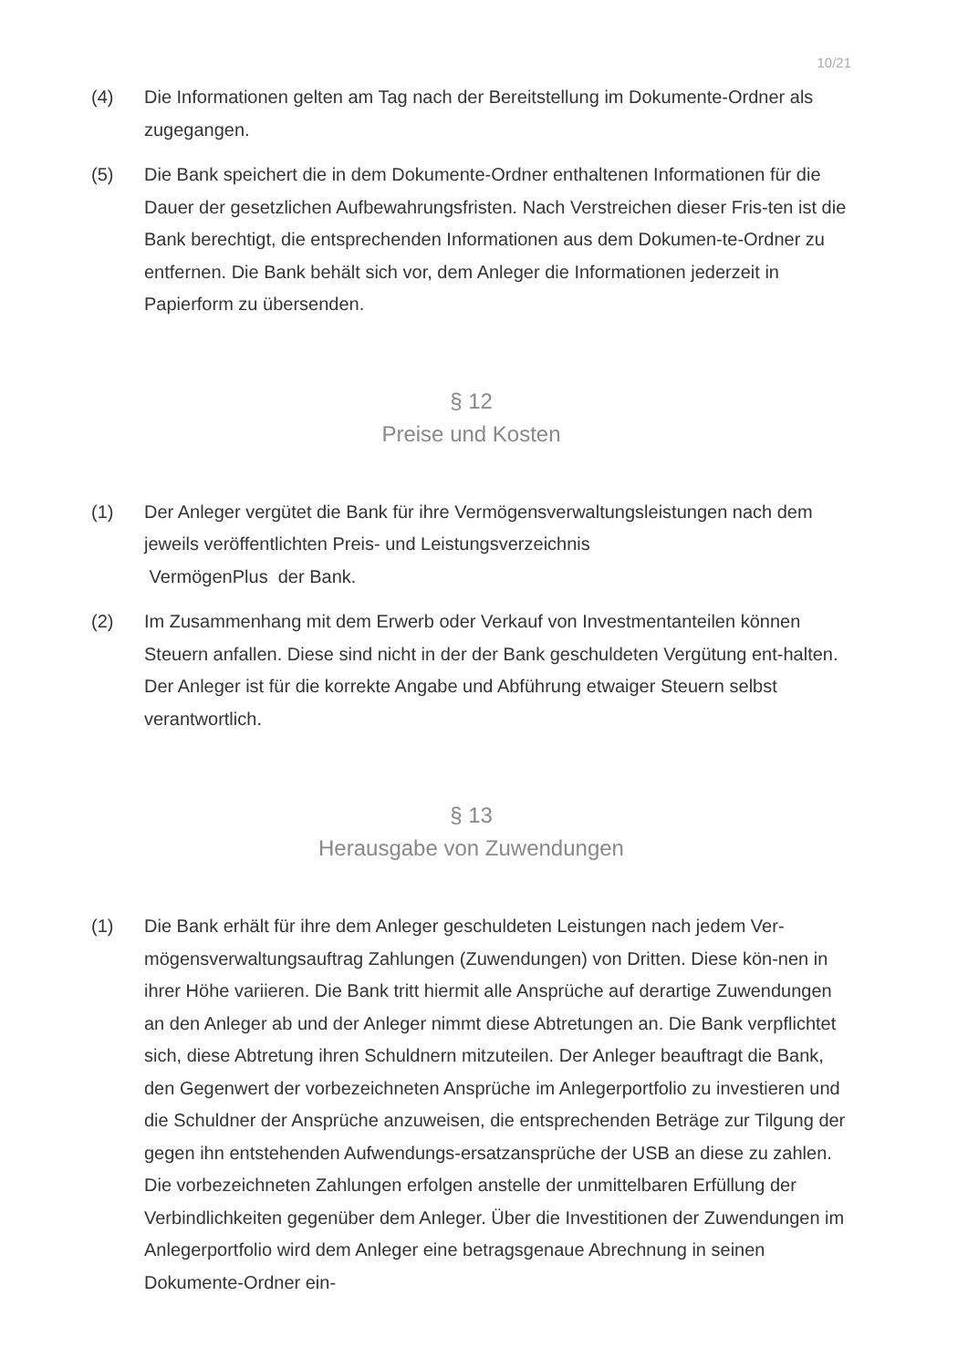10/21
(4) Die Informationen gelten am Tag nach der Bereitstellung im Dokumente-Ordner als zugegangen.
(5) Die Bank speichert die in dem Dokumente-Ordner enthaltenen Informationen für die Dauer der gesetzlichen Aufbewahrungsfristen. Nach Verstreichen dieser Fris-ten ist die Bank berechtigt, die entsprechenden Informationen aus dem Dokumen-te-Ordner zu entfernen. Die Bank behält sich vor, dem Anleger die Informationen jederzeit in Papierform zu übersenden.
§ 12
Preise und Kosten
(1) Der Anleger vergütet die Bank für ihre Vermögensverwaltungsleistungen nach dem jeweils veröffentlichten Preis- und Leistungsverzeichnis
VermögenPlus der Bank.
(2) Im Zusammenhang mit dem Erwerb oder Verkauf von Investmentanteilen können Steuern anfallen. Diese sind nicht in der der Bank geschuldeten Vergütung ent-halten. Der Anleger ist für die korrekte Angabe und Abführung etwaiger Steuern selbst verantwortlich.
§ 13
Herausgabe von Zuwendungen
(1) Die Bank erhält für ihre dem Anleger geschuldeten Leistungen nach jedem Ver-mögensverwaltungsauftrag Zahlungen (Zuwendungen) von Dritten. Diese kön-nen in ihrer Höhe variieren. Die Bank tritt hiermit alle Ansprüche auf derartige Zuwendungen an den Anleger ab und der Anleger nimmt diese Abtretungen an. Die Bank verpflichtet sich, diese Abtretung ihren Schuldnern mitzuteilen. Der Anleger beauftragt die Bank, den Gegenwert der vorbezeichneten Ansprüche im Anlegerportfolio zu investieren und die Schuldner der Ansprüche anzuweisen, die entsprechenden Beträge zur Tilgung der gegen ihn entstehenden Aufwendungs-ersatzansprüche der USB an diese zu zahlen. Die vorbezeichneten Zahlungen erfolgen anstelle der unmittelbaren Erfüllung der Verbindlichkeiten gegenüber dem Anleger. Über die Investitionen der Zuwendungen im Anlegerportfolio wird dem Anleger eine betragsgenaue Abrechnung in seinen Dokumente-Ordner ein-